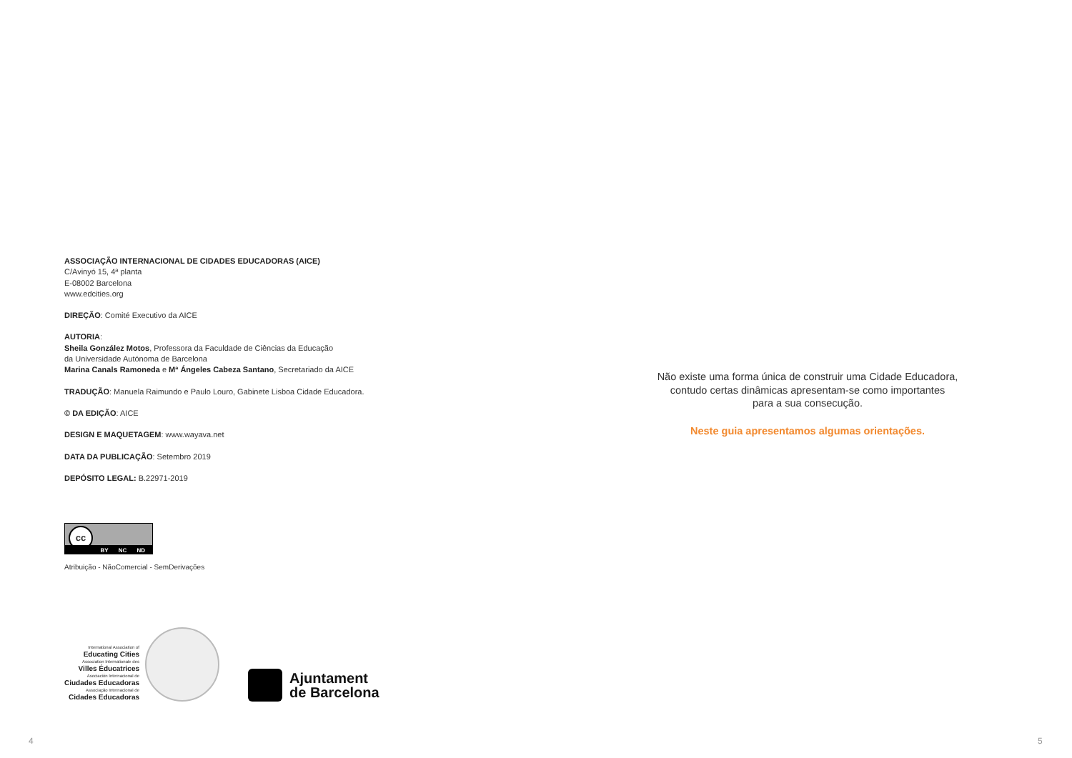ASSOCIAÇÃO INTERNACIONAL DE CIDADES EDUCADORAS (AICE)
C/Avinyó 15, 4ª planta
E-08002 Barcelona
www.edcities.org
DIREÇÃO: Comité Executivo da AICE
AUTORIA:
Sheila González Motos, Professora da Faculdade de Ciências da Educação
da Universidade Autónoma de Barcelona
Marina Canals Ramoneda e Mª Ángeles Cabeza Santano, Secretariado da AICE
TRADUÇÃO: Manuela Raimundo e Paulo Louro, Gabinete Lisboa Cidade Educadora.
© DA EDIÇÃO: AICE
DESIGN E MAQUETAGEM: www.wayava.net
DATA DA PUBLICAÇÃO: Setembro 2019
DEPÓSITO LEGAL: B.22971-2019
cc
BY NC ND
Atribuição - NãoComercial - SemDerivações
Não existe uma forma única de construir uma Cidade Educadora,
contudo certas dinâmicas apresentam-se como importantes
para a sua consecução.
Neste guia apresentamos algumas orientações.
International Association of
Educating Cities
Association Internationale des
Villes Éducatrices
Asociación Internacional de
Ciudades Educadoras
Associação Internacional de
Cidades Educadoras
Ajuntament
de Barcelona
4 5